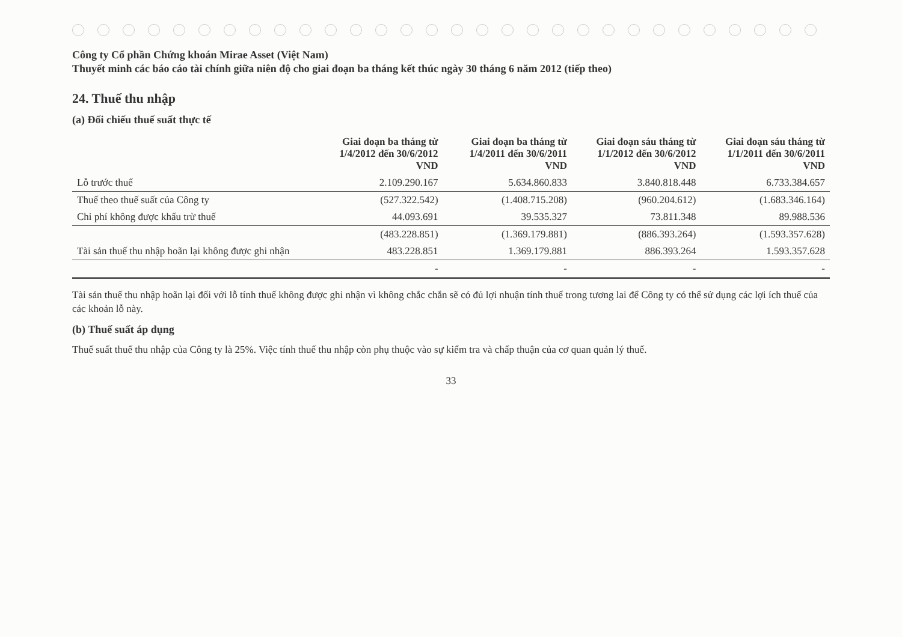Công ty Cổ phần Chứng khoán Mirae Asset (Việt Nam)
Thuyết minh các báo cáo tài chính giữa niên độ cho giai đoạn ba tháng kết thúc ngày 30 tháng 6 năm 2012 (tiếp theo)
24. Thuế thu nhập
(a) Đối chiếu thuế suất thực tế
| | Giai đoạn ba tháng từ 1/4/2012 đến 30/6/2012 VND | Giai đoạn ba tháng từ 1/4/2011 đến 30/6/2011 VND | Giai đoạn sáu tháng từ 1/1/2012 đến 30/6/2012 VND | Giai đoạn sáu tháng từ 1/1/2011 đến 30/6/2011 VND |
| --- | --- | --- | --- | --- |
| Lỗ trước thuế | 2.109.290.167 | 5.634.860.833 | 3.840.818.448 | 6.733.384.657 |
| Thuế theo thuế suất của Công ty | (527.322.542) | (1.408.715.208) | (960.204.612) | (1.683.346.164) |
| Chi phí không được khấu trừ thuế | 44.093.691 | 39.535.327 | 73.811.348 | 89.988.536 |
| | (483.228.851) | (1.369.179.881) | (886.393.264) | (1.593.357.628) |
| Tài sản thuế thu nhập hoãn lại không được ghi nhận | 483.228.851 | 1.369.179.881 | 886.393.264 | 1.593.357.628 |
| | - | - | - | - |
Tài sản thuế thu nhập hoãn lại đối với lỗ tính thuế không được ghi nhận vì không chắc chắn sẽ có đủ lợi nhuận tính thuế trong tương lai để Công ty có thể sử dụng các lợi ích thuế của các khoản lỗ này.
(b) Thuế suất áp dụng
Thuế suất thuế thu nhập của Công ty là 25%. Việc tính thuế thu nhập còn phụ thuộc vào sự kiểm tra và chấp thuận của cơ quan quản lý thuế.
33